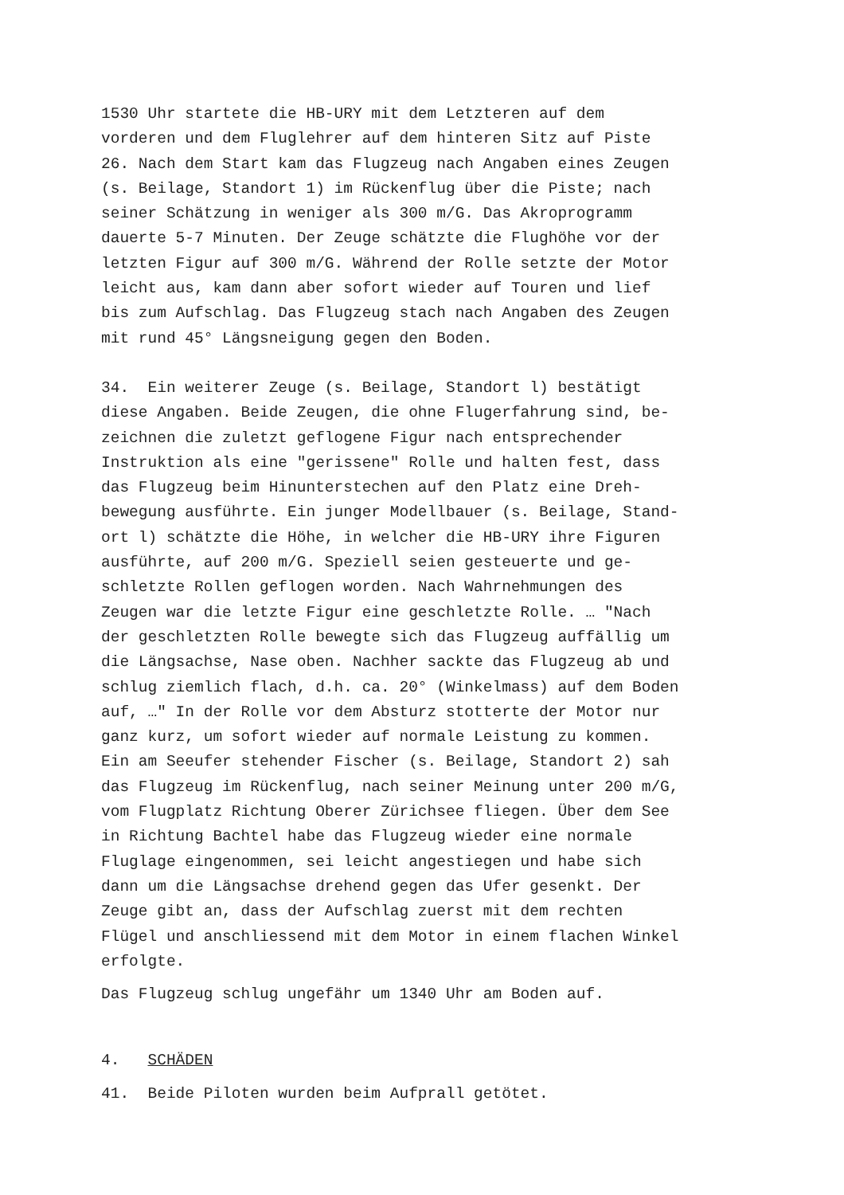1530 Uhr startete die HB-URY mit dem Letzteren auf dem vorderen und dem Fluglehrer auf dem hinteren Sitz auf Piste 26. Nach dem Start kam das Flugzeug nach Angaben eines Zeugen (s. Beilage, Standort 1) im Rückenflug über die Piste; nach seiner Schätzung in weniger als 300 m/G. Das Akroprogramm dauerte 5-7 Minuten. Der Zeuge schätzte die Flughöhe vor der letzten Figur auf 300 m/G. Während der Rolle setzte der Motor leicht aus, kam dann aber sofort wieder auf Touren und lief bis zum Aufschlag. Das Flugzeug stach nach Angaben des Zeugen mit rund 45° Längsneigung gegen den Boden.
34. Ein weiterer Zeuge (s. Beilage, Standort l) bestätigt diese Angaben. Beide Zeugen, die ohne Flugerfahrung sind, be- zeichnen die zuletzt geflogene Figur nach entsprechender Instruktion als eine "gerissene" Rolle und halten fest, dass das Flugzeug beim Hinunterstechen auf den Platz eine Dreh- bewegung ausführte. Ein junger Modellbauer (s. Beilage, Stand- ort l) schätzte die Höhe, in welcher die HB-URY ihre Figuren ausführte, auf 200 m/G. Speziell seien gesteuerte und ge- schletzte Rollen geflogen worden. Nach Wahrnehmungen des Zeugen war die letzte Figur eine geschletzte Rolle. … "Nach der geschletzten Rolle bewegte sich das Flugzeug auffällig um die Längsachse, Nase oben. Nachher sackte das Flugzeug ab und schlug ziemlich flach, d.h. ca. 20° (Winkelmass) auf dem Boden auf, …" In der Rolle vor dem Absturz stotterte der Motor nur ganz kurz, um sofort wieder auf normale Leistung zu kommen. Ein am Seeufer stehender Fischer (s. Beilage, Standort 2) sah das Flugzeug im Rückenflug, nach seiner Meinung unter 200 m/G, vom Flugplatz Richtung Oberer Zürichsee fliegen. Über dem See in Richtung Bachtel habe das Flugzeug wieder eine normale Fluglage eingenommen, sei leicht angestiegen und habe sich dann um die Längsachse drehend gegen das Ufer gesenkt. Der Zeuge gibt an, dass der Aufschlag zuerst mit dem rechten Flügel und anschliessend mit dem Motor in einem flachen Winkel erfolgte.
Das Flugzeug schlug ungefähr um 1340 Uhr am Boden auf.
4. SCHÄDEN
41. Beide Piloten wurden beim Aufprall getötet.